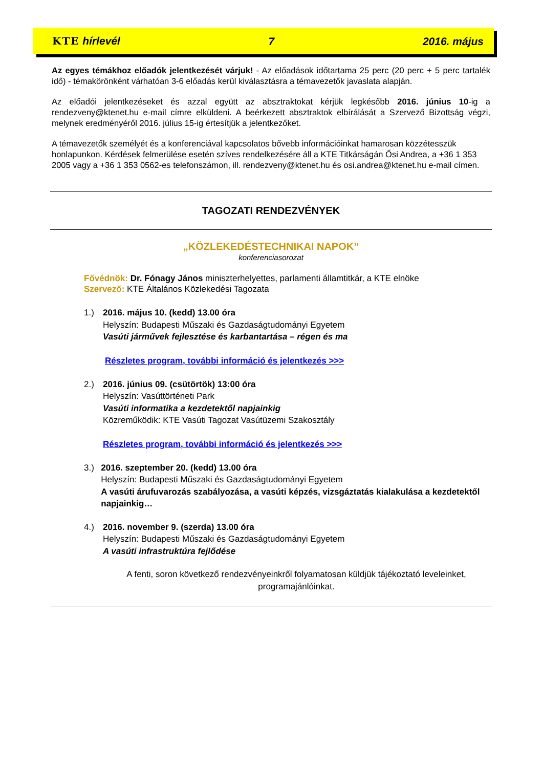KTE hírlevél 7 2016. május
Az egyes témákhoz előadók jelentkezését várjuk! - Az előadások időtartama 25 perc (20 perc + 5 perc tartalék idő) - témakörönként várhatóan 3-6 előadás kerül kiválasztásra a témavezetők javaslata alapján.
Az előadói jelentkezéseket és azzal együtt az absztraktokat kérjük legkésőbb 2016. június 10-ig a rendezveny@ktenet.hu e-mail címre elküldeni. A beérkezett absztraktok elbírálását a Szervező Bizottság végzi, melynek eredményéről 2016. július 15-ig értesítjük a jelentkezőket.
A témavezetők személyét és a konferenciával kapcsolatos bővebb információinkat hamarosan közzétesszük honlapunkon. Kérdések felmerülése esetén szíves rendelkezésére áll a KTE Titkárságán Ősi Andrea, a +36 1 353 2005 vagy a +36 1 353 0562-es telefonszámon, ill. rendezveny@ktenet.hu és osi.andrea@ktenet.hu e-mail címen.
TAGOZATI RENDEZVÉNYEK
„KÖZLEKEDÉSTECHNIKAI NAPOK”
konferenciasorozat
Fővédnök: Dr. Fónagy János miniszterhelyettes, parlamenti államtitkár, a KTE elnöke
Szervező: KTE Általános Közlekedési Tagozata
1.) 2016. május 10. (kedd) 13.00 óra
Helyszín: Budapesti Műszaki és Gazdaságtudományi Egyetem
Vasúti járművek fejlesztése és karbantartása – régen és ma
Részletes program, további információ és jelentkezés >>>
2.) 2016. június 09. (csütörtök) 13:00 óra
Helyszín: Vasúttörténeti Park
Vasúti informatika a kezdetektől napjainkig
Közreműködik: KTE Vasúti Tagozat Vasútüzemi Szakosztály
Részletes program, további információ és jelentkezés >>>
3.) 2016. szeptember 20. (kedd) 13.00 óra
Helyszín: Budapesti Műszaki és Gazdaságtudományi Egyetem
A vasúti árufuvarozás szabályozása, a vasúti képzés, vizsgáztatás kialakulása a kezdetektől napjainkig…
4.) 2016. november 9. (szerda) 13.00 óra
Helyszín: Budapesti Műszaki és Gazdaságtudományi Egyetem
A vasúti infrastruktúra fejlődése
A fenti, soron következő rendezvényeinkről folyamatosan küldjük tájékoztató leveleinket, programajánlóinkat.